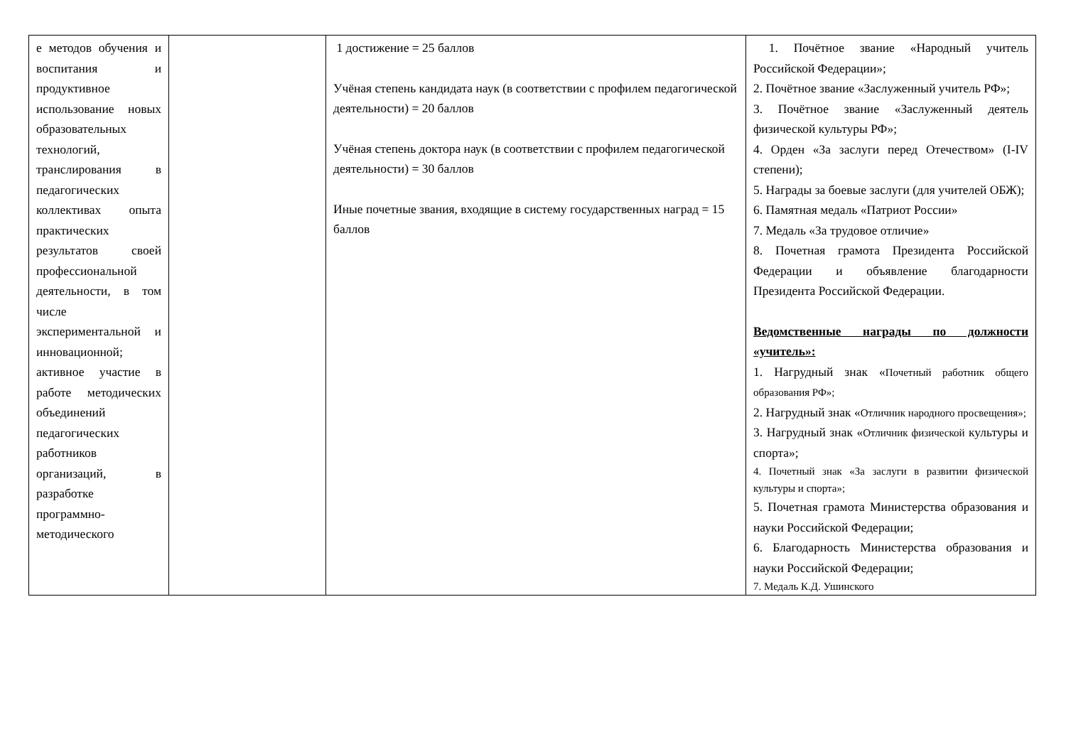| е методов обучения и воспитания и продуктивное использование новых образовательных технологий, транслирования в педагогических коллективах опыта практических результатов своей профессиональной деятельности, в том числе экспериментальной и инновационной; активное участие в работе методических объединений педагогических работников организаций, в разработке программно-методического | | 1 достижение = 25 баллов Учёная степень кандидата наук (в соответствии с профилем педагогической деятельности) = 20 баллов Учёная степень доктора наук (в соответствии с профилем педагогической деятельности) = 30 баллов Иные почетные звания, входящие в систему государственных наград = 15 баллов | 1. Почётное звание «Народный учитель Российской Федерации»; 2. Почётное звание «Заслуженный учитель РФ»; 3. Почётное звание «Заслуженный деятель физической культуры РФ»; 4. Орден «За заслуги перед Отечеством» (I-IV степени); 5. Награды за боевые заслуги (для учителей ОБЖ); 6. Памятная медаль «Патриот России» 7. Медаль «За трудовое отличие» 8. Почетная грамота Президента Российской Федерации и объявление благодарности Президента Российской Федерации. Ведомственные награды по должности «учитель»: 1. Нагрудный знак « Почетный работник общего образования РФ»; 2. Нагрудный знак « Отличник народного просвещения»; 3. Нагрудный знак « Отличник физической культуры и спорта»; 4. Почетный знак «За заслуги в развитии физической культуры и спорта»; 5. Почетная грамота Министерства образования и науки Российской Федерации; 6. Благодарность Министерства образования и науки Российской Федерации; 7. Медаль К.Д. Ушинского |